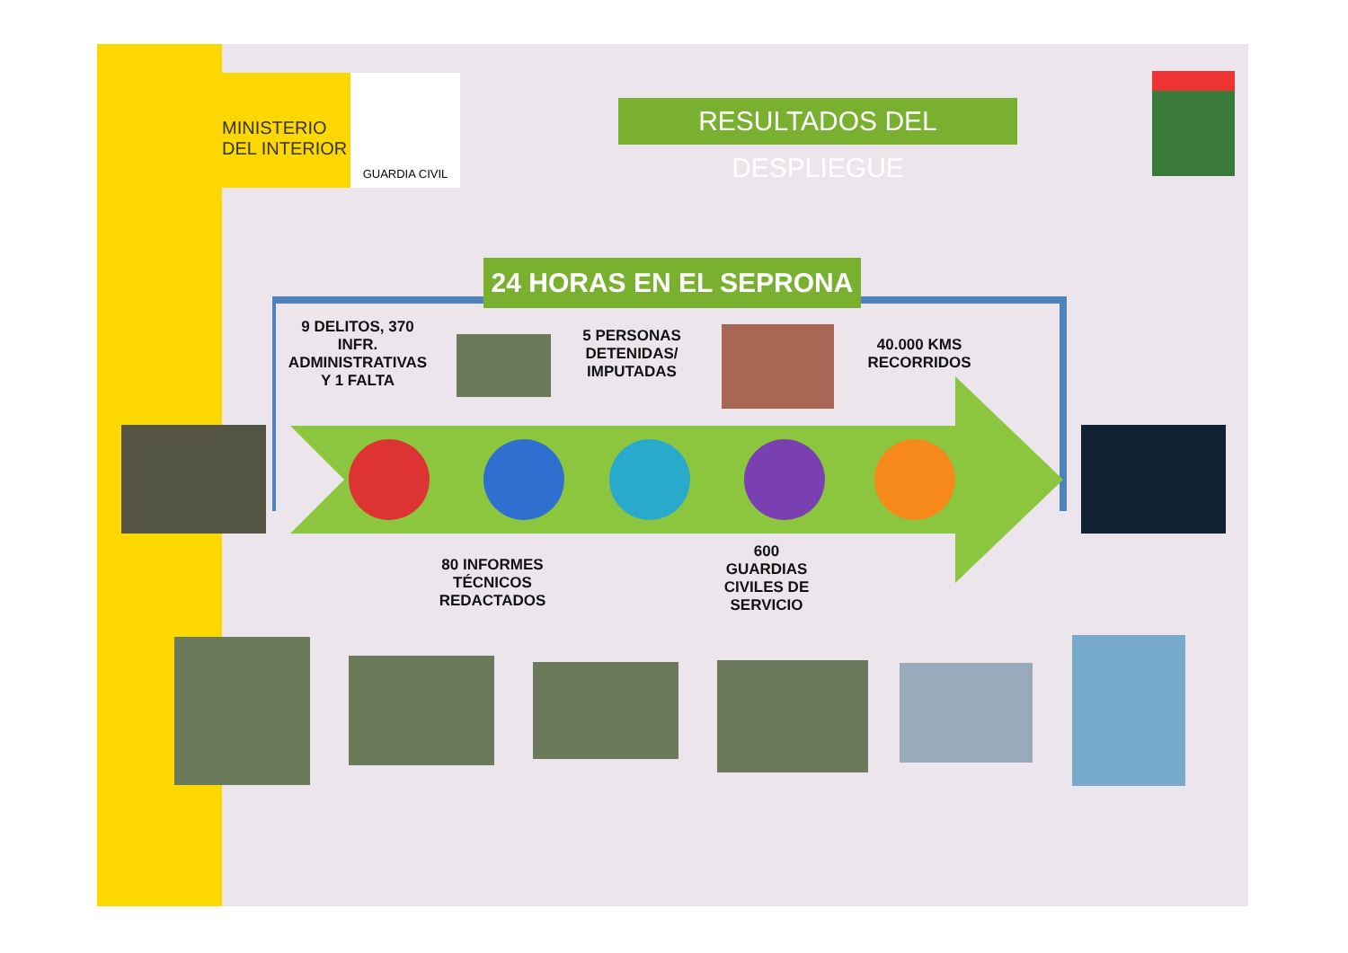MINISTERIO
DEL INTERIOR
GUARDIA CIVIL
RESULTADOS DEL DESPLIEGUE
24 HORAS EN EL SEPRONA
9 DELITOS, 370 INFR. ADMINISTRATIVAS Y 1 FALTA
5 PERSONAS DETENIDAS/ IMPUTADAS
40.000 KMS RECORRIDOS
80 INFORMES TÉCNICOS REDACTADOS
600 GUARDIAS CIVILES DE SERVICIO